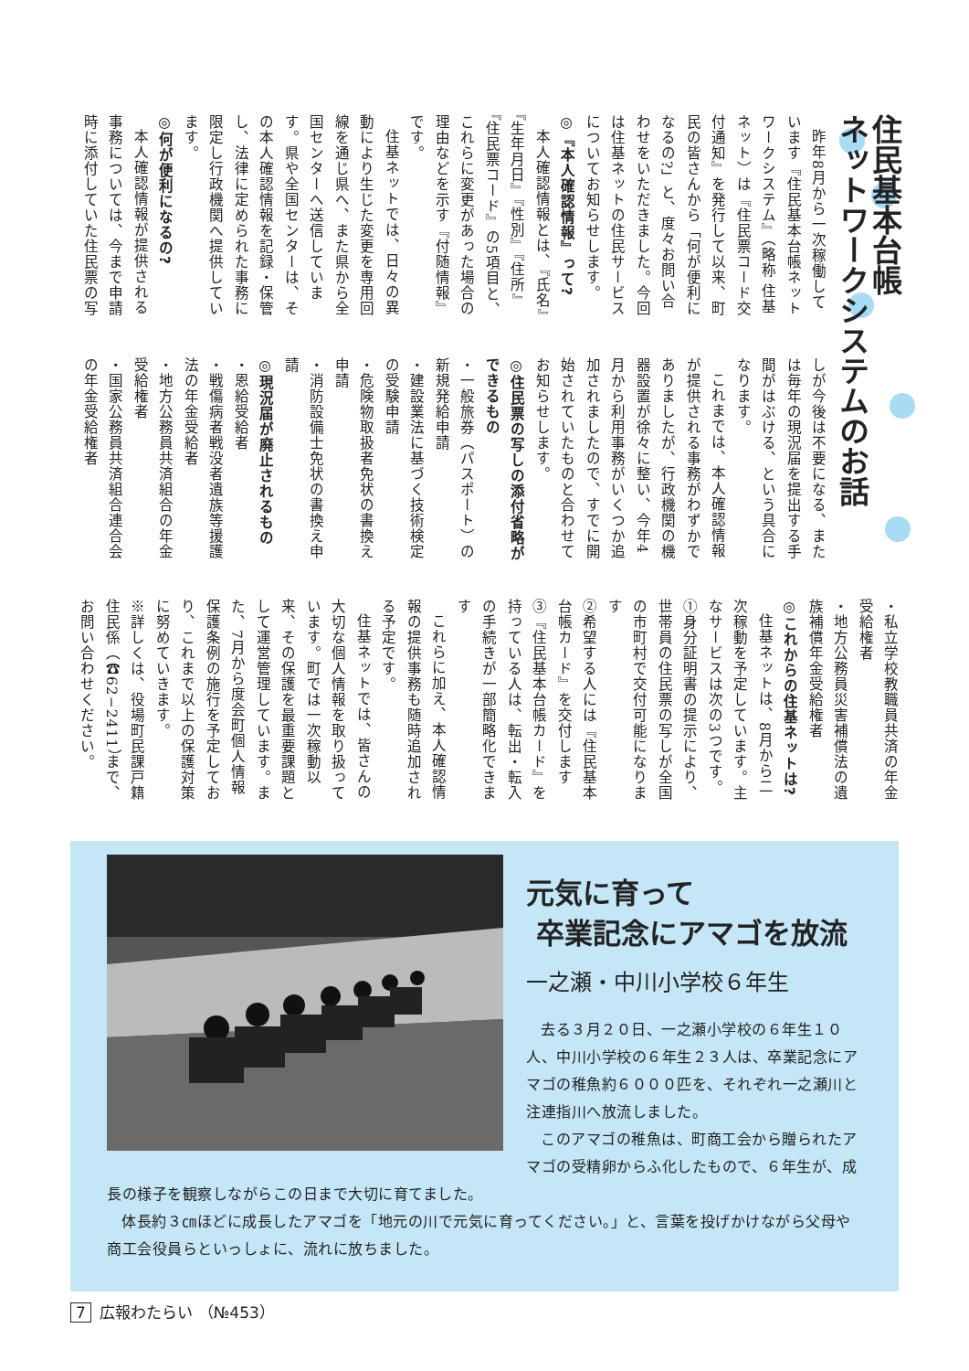住民基本台帳
ネットワークシステムのお話
昨年8月から一次稼働しています『住民基本台帳ネットワークシステム』（略称 住基ネット）は『住民票コード交付通知』を発行して以来、町民の皆さんから「何が便利になるの?」と、度々お問い合わせをいただきました。今回は住基ネットの住民サービスについてお知らせします。
◎『本人確認情報』って?
本人確認情報とは、『氏名』『生年月日』『性別』『住所』『住民票コード』の5項目と、これらに変更があった場合の理由などを示す『付随情報』です。
住基ネットでは、日々の異動により生じた変更を専用回線を通じ県へ、また県から全国センターへ送信しています。県や全国センターは、その本人確認情報を記録・保管し、法律に定められた事務に限定し行政機関へ提供しています。
◎何が便利になるの?
本人確認情報が提供される事務については、今まで申請時に添付していた住民票の写
しが今後は不要になる、または毎年の現況届を提出する手間がはぶける、という具合になります。
これまでは、本人確認情報が提供される事務がわずかでありましたが、行政機関の機器設置が徐々に整い、今年4月から利用事務がいくつか追加されましたので、すでに開始されていたものと合わせてお知らせします。
◎住民票の写しの添付省略ができるもの
・一般旅券（パスポート）の新規発給申請
・建設業法に基づく技術検定の受験申請
・危険物取扱者免状の書換え申請
・消防設備士免状の書換え申請
◎現況届が廃止されるもの
・恩給受給者
・戦傷病者戦没者遺族等援護法の年金受給者
・地方公務員共済組合の年金受給権者
・国家公務員共済組合連合会の年金受給権者
・私立学校教職員共済の年金受給権者
・地方公務員災害補償法の遺族補償年金受給権者
◎これからの住基ネットは?
住基ネットは、8月から二次稼動を予定しています。主なサービスは次の3つです。
①身分証明書の提示により、世帯員の住民票の写しが全国の市町村で交付可能になります
②希望する人には『住民基本台帳カード』を交付します
③『住民基本台帳カード』を持っている人は、転出・転入の手続きが一部簡略化できます
これらに加え、本人確認情報の提供事務も随時追加される予定です。
住基ネットでは、皆さんの大切な個人情報を取り扱っています。町では一次稼動以来、その保護を最重要課題として運営管理しています。また、7月から度会町個人情報保護条例の施行を予定しており、これまで以上の保護対策に努めていきます。
※詳しくは、役場町民課戸籍住民係（☎62−2411）まで、お問い合わせください。
元気に育って
卒業記念にアマゴを放流
一之瀬・中川小学校６年生
去る３月２０日、一之瀬小学校の６年生１０人、中川小学校の６年生２３人は、卒業記念にアマゴの稚魚約６０００匹を、それぞれ一之瀬川と注連指川へ放流しました。
このアマゴの稚魚は、町商工会から贈られたアマゴの受精卵からふ化したもので、６年生が、成長の様子を観察しながらこの日まで大切に育てました。
体長約３㎝ほどに成長したアマゴを「地元の川で元気に育ってください。」と、言葉を投げかけながら父母や商工会役員らといっしょに、流れに放ちました。
7 広報わたらい （№453）